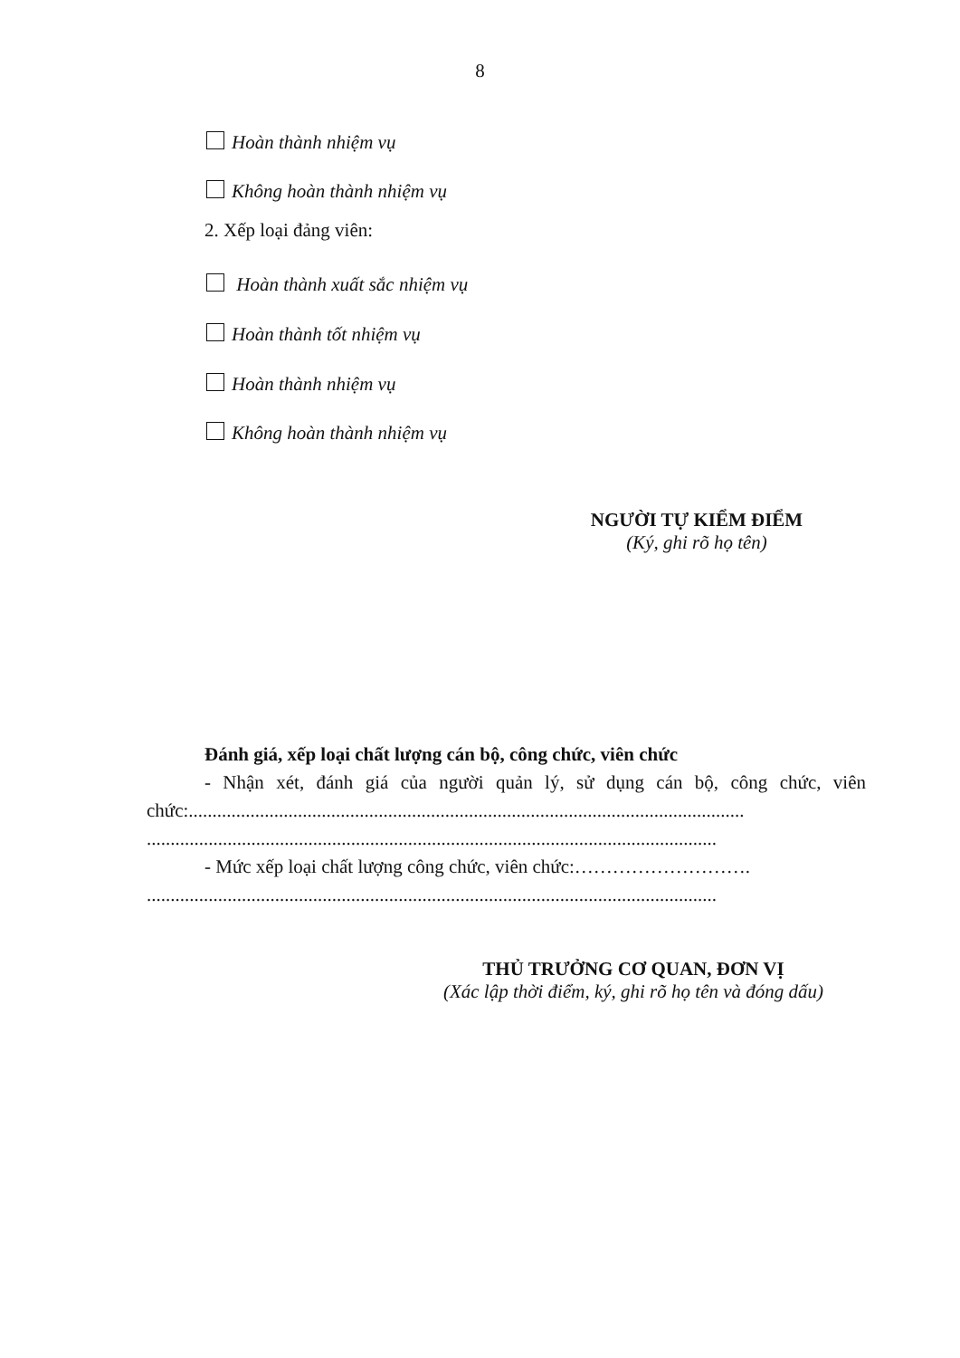8
Hoàn thành nhiệm vụ
Không hoàn thành nhiệm vụ
2. Xếp loại đảng viên:
Hoàn thành xuất sắc nhiệm vụ
Hoàn thành tốt nhiệm vụ
Hoàn thành nhiệm vụ
Không hoàn thành nhiệm vụ
NGƯỜI TỰ KIỂM ĐIỂM
(Ký, ghi rõ họ tên)
Đánh giá, xếp loại chất lượng cán bộ, công chức, viên chức
- Nhận xét, đánh giá của người quản lý, sử dụng cán bộ, công chức, viên chức:.....................................................................................................................
........................................................................................................................
- Mức xếp loại chất lượng công chức, viên chức:……………………….
........................................................................................................................
THỦ TRƯỞNG CƠ QUAN, ĐƠN VỊ
(Xác lập thời điểm, ký, ghi rõ họ tên và đóng dấu)